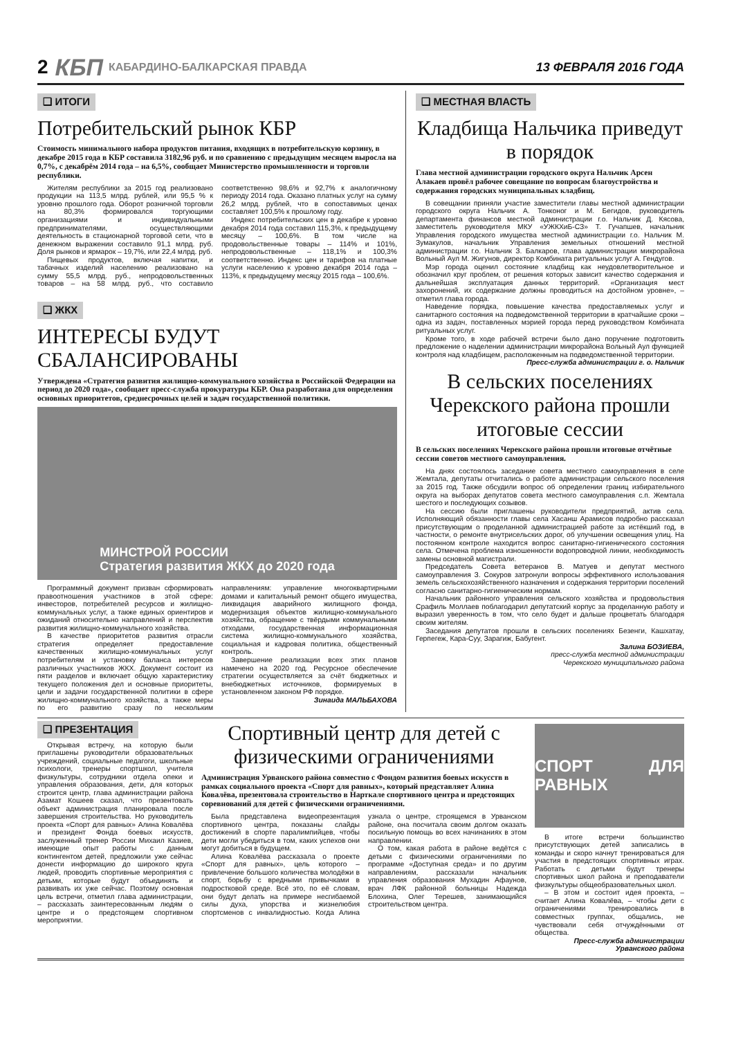2 КБП КАБАРДИНО-БАЛКАРСКАЯ ПРАВДА 13 ФЕВРАЛЯ 2016 ГОДА
❑ ИТОГИ
Потребительский рынок КБР
Стоимость минимального набора продуктов питания, входящих в потребительскую корзину, в декабре 2015 года в КБР составила 3182,96 руб. и по сравнению с предыдущим месяцем выросла на 0,7%, с декабрём 2014 года – на 6,5%, сообщает Министерство промышленности и торговли республики.
Жителям республики за 2015 год реализовано продукции на 113,5 млрд. рублей, или 95,5 % к уровню прошлого года. Оборот розничной торговли на 80,3% формировался торгующими организациями и индивидуальными предпринимателями, осуществляющими деятельность в стационарной торговой сети, что в денежном выражении составило 91,1 млрд. руб. Доля рынков и ярмарок – 19,7%, или 22,4 млрд. руб.
Пищевых продуктов, включая напитки, и табачных изделий населению реализовано на сумму 55,5 млрд. руб., непродовольственных товаров – на 58 млрд. руб., что составило соответственно 98,6% и 92,7% к аналогичному периоду 2014 года. Оказано платных услуг на сумму 26,2 млрд. рублей, что в сопоставимых ценах составляет 100,5% к прошлому году.
Индекс потребительских цен в декабре к уровню декабря 2014 года составил 115,3%, к предыдущему месяцу – 100,6%. В том числе на продовольственные товары – 114% и 101%, непродовольственные – 118,1% и 100,3% соответственно. Индекс цен и тарифов на платные услуги населению к уровню декабря 2014 года – 113%, к предыдущему месяцу 2015 года – 100,6%.
❑ ЖКХ
ИНТЕРЕСЫ БУДУТ СБАЛАНСИРОВАНЫ
Утверждена «Стратегия развития жилищно-коммунального хозяйства в Российской Федерации на период до 2020 года», сообщает пресс-служба прокуратуры КБР. Она разработана для определения основных приоритетов, среднесрочных целей и задач государственной политики.
МИНСТРОЙ РОССИИ
Стратегия развития ЖКХ до 2020 года
Программный документ призван сформировать правоотношения участников в этой сфере: инвесторов, потребителей ресурсов и жилищно-коммунальных услуг, а также единых ориентиров и ожиданий относительно направлений и перспектив развития жилищно-коммунального хозяйства.
В качестве приоритетов развития отрасли стратегия определяет предоставление качественных жилищно-коммунальных услуг потребителям и установку баланса интересов различных участников ЖКХ. Документ состоит из пяти разделов и включает общую характеристику текущего положения дел и основные приоритеты, цели и задачи государственной политики в сфере жилищно-коммунального хозяйства, а также меры по его развитию сразу по нескольким направлениям: управление многоквартирными домами и капитальный ремонт общего имущества, ликвидация аварийного жилищного фонда, модернизация объектов жилищно-коммунального хозяйства, обращение с твёрдыми коммунальными отходами, государственная информационная система жилищно-коммунального хозяйства, социальная и кадровая политика, общественный контроль.
Завершение реализации всех этих планов намечено на 2020 год. Ресурсное обеспечение стратегии осуществляется за счёт бюджетных и внебюджетных источников, формируемых в установленном законом РФ порядке.
Зинаида МАЛЬБАХОВА
❑ МЕСТНАЯ ВЛАСТЬ
Кладбища Нальчика приведут в порядок
Глава местной администрации городского округа Нальчик Арсен Алакаев провёл рабочее совещание по вопросам благоустройства и содержания городских муниципальных кладбищ.
В совещании приняли участие заместители главы местной администрации городского округа Нальчик А. Тонконог и М. Бегидов, руководитель департамента финансов местной администрации г.о. Нальчик Д. Кясова, заместитель руководителя МКУ «УЖКХиБ-СЗ» Т. Гучапшев, начальник Управления городского имущества местной администрации г.о. Нальчик М. Зумакулов, начальник Управления земельных отношений местной администрации г.о. Нальчик З. Балкаров, глава администрации микрорайона Вольный Аул М. Жигунов, директор Комбината ритуальных услуг А. Гендугов.
Мэр города оценил состояние кладбищ как неудовлетворительное и обозначил круг проблем, от решения которых зависит качество содержания и дальнейшая эксплуатация данных территорий. «Организация мест захоронений, их содержание должны проводиться на достойном уровне», – отметил глава города.
Наведение порядка, повышение качества предоставляемых услуг и санитарного состояния на подведомственной территории в кратчайшие сроки – одна из задач, поставленных мэрией города перед руководством Комбината ритуальных услуг.
Кроме того, в ходе рабочей встречи было дано поручение подготовить предложение о наделении администрации микрорайона Вольный Аул функцией контроля над кладбищем, расположенным на подведомственной территории.
Пресс-служба администрации г. о. Нальчик
В сельских поселениях Черекского района прошли итоговые сессии
В сельских поселениях Черекского района прошли итоговые отчётные сессии советов местного самоуправления.
На днях состоялось заседание совета местного самоуправления в селе Жемтала, депутаты отчитались о работе администрации сельского поселения за 2015 год. Также обсудили вопрос об определении границ избирательного округа на выборах депутатов совета местного самоуправления с.п. Жемтала шестого и последующих созывов.
На сессию были приглашены руководители предприятий, актив села. Исполняющий обязанности главы села Хасанш Арамисов подробно рассказал присутствующим о проделанной администрацией работе за истёкший год, в частности, о ремонте внутрисельских дорог, об улучшении освещения улиц. На постоянном контроле находится вопрос санитарно-гигиенического состояния села. Отмечена проблема изношенности водопроводной линии, необходимость замены основной магистрали.
Председатель Совета ветеранов В. Матуев и депутат местного самоуправления З. Сокуров затронули вопросы эффективного использования земель сельскохозяйственного назначения и содержания территории поселений согласно санитарно-гигиеническим нормам.
Начальник районного управления сельского хозяйства и продовольствия Срафиль Моллаев поблагодарил депутатский корпус за проделанную работу и выразил уверенность в том, что село будет и дальше процветать благодаря своим жителям.
Заседания депутатов прошли в сельских поселениях Безенги, Кашхатау, Герпегеж, Кара-Суу, Зарагиж, Бабугент.
Залина БОЗИЕВА,
пресс-служба местной администрации
Черекского муниципального района
❑ ПРЕЗЕНТАЦИЯ
Открывая встречу, на которую были приглашены руководители образовательных учреждений, социальные педагоги, школьные психологи, тренеры спортшкол, учителя физкультуры, сотрудники отдела опеки и управления образования, дети, для которых строится центр, глава администрации района Азамат Кошеев сказал, что презентовать объект администрация планировала после завершения строительства. Но руководитель проекта «Спорт для равных» Алина Ковалёва и президент Фонда боевых искусств, заслуженный тренер России Михаил Казиев, имеющие опыт работы с данным контингентом детей, предложили уже сейчас донести информацию до широкого круга людей, проводить спортивные мероприятия с детьми, которые будут объединять и развивать их уже сейчас. Поэтому основная цель встречи, отметил глава администрации, – рассказать заинтересованным людям о центре и о предстоящем спортивном мероприятии.
Спортивный центр для детей с физическими ограничениями
Администрация Урванского района совместно с Фондом развития боевых искусств в рамках социального проекта «Спорт для равных», который представляет Алина Ковалёва, презентовала строительство в Нарткале спортивного центра и предстоящих соревнований для детей с физическими ограничениями.
Была представлена видеопрезентация спортивного центра, показаны слайды достижений в спорте паралимпийцев, чтобы дети могли убедиться в том, каких успехов они могут добиться в будущем.
Алина Ковалёва рассказала о проекте «Спорт для равных», цель которого – привлечение большого количества молодёжи в спорт, борьбу с вредными привычками в подростковой среде. Всё это, по её словам, они будут делать на примере несгибаемой силы духа, упорства и жизнелюбия спортсменов с инвалидностью. Когда Алина узнала о центре, строящемся в Урванском районе, она посчитала своим долгом оказать посильную помощь во всех начинаниях в этом направлении.
О том, какая работа в районе ведётся с детьми с физическими ограничениями по программе «Доступная среда» и по другим направлениям, рассказали начальник управления образования Мухадин Афаунов, врач ЛФК районной больницы Надежда Блохина, Олег Терешев, занимающийся строительством центра.
СПОРТ ДЛЯ РАВНЫХ
В итоге встречи большинство присутствующих детей записались в команды и скоро начнут тренироваться для участия в предстоящих спортивных играх. Работать с детьми будут тренеры спортивных школ района и преподаватели физкультуры общеобразовательных школ.
– В этом и состоит идея проекта, – считает Алина Ковалёва, – чтобы дети с ограничениями тренировались в совместных группах, общались, не чувствовали себя отчуждёнными от общества.
Пресс-служба администрации
Урванского района